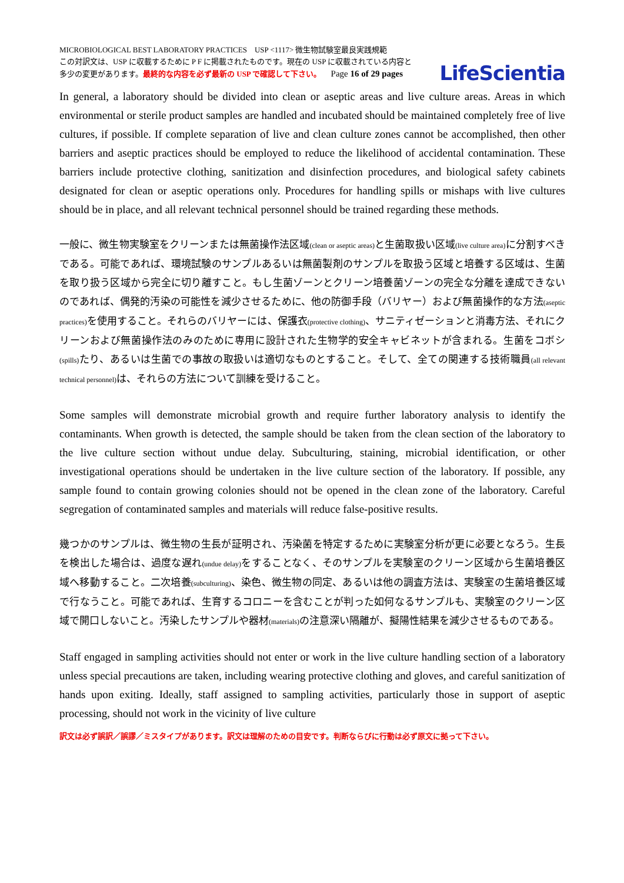MICROBIOLOGICAL BEST LABORATORY PRACTICES USP <1117> 微生物試験室最良実践規範
この対訳文は、USP に収載するために P F に掲載されたものです。現在の USP に収載されている内容と
多少の変更があります。最終的な内容を必ず最新の USP で確認して下さい。 Page 16 of 29 pages
LifeScientia
In general, a laboratory should be divided into clean or aseptic areas and live culture areas. Areas in which environmental or sterile product samples are handled and incubated should be maintained completely free of live cultures, if possible. If complete separation of live and clean culture zones cannot be accomplished, then other barriers and aseptic practices should be employed to reduce the likelihood of accidental contamination. These barriers include protective clothing, sanitization and disinfection procedures, and biological safety cabinets designated for clean or aseptic operations only. Procedures for handling spills or mishaps with live cultures should be in place, and all relevant technical personnel should be trained regarding these methods.
一般に、微生物実験室をクリーンまたは無菌操作法区域(clean or aseptic areas) と生菌取扱い区域(live culture area) に分割すべきである。可能であれば、環境試験のサンプルあるいは無菌製剤のサンプルを取扱う区域と培養する区域は、生菌を取り扱う区域から完全に切り離すこと。もし生菌ゾーンとクリーン培養菌ゾーンの完全な分離を達成できないのであれば、偶発的汚染の可能性を減少させるために、他の防御手段（バリヤー）および無菌操作的な方法(aseptic practices) を使用すること。それらのバリヤーには、保護衣(protective clothing)、サニティゼーションと消毒方法、それにクリーンおよび無菌操作法のみのために専用に設計された生物学的安全キャビネットが含まれる。生菌をコボシ(spills) たり、あるいは生菌での事故の取扱いは適切なものとすること。そして、全ての関連する技術職員(all relevant technical personnel) は、それらの方法について訓練を受けること。
Some samples will demonstrate microbial growth and require further laboratory analysis to identify the contaminants. When growth is detected, the sample should be taken from the clean section of the laboratory to the live culture section without undue delay. Subculturing, staining, microbial identification, or other investigational operations should be undertaken in the live culture section of the laboratory. If possible, any sample found to contain growing colonies should not be opened in the clean zone of the laboratory. Careful segregation of contaminated samples and materials will reduce false-positive results.
幾つかのサンプルは、微生物の生長が証明され、汚染菌を特定するために実験室分析が更に必要となろう。生長を検出した場合は、過度な遅れ(undue delay) をすることなく、そのサンプルを実験室のクリーン区域から生菌培養区域へ移動すること。二次培養(subculturing)、染色、微生物の同定、あるいは他の調査方法は、実験室の生菌培養区域で行なうこと。可能であれば、生育するコロニーを含むことが判った如何なるサンプルも、実験室のクリーン区域で開口しないこと。汚染したサンプルや器材(materials) の注意深い隔離が、擬陽性結果を減少させるものである。
Staff engaged in sampling activities should not enter or work in the live culture handling section of a laboratory unless special precautions are taken, including wearing protective clothing and gloves, and careful sanitization of hands upon exiting. Ideally, staff assigned to sampling activities, particularly those in support of aseptic processing, should not work in the vicinity of live culture
訳文は必ず誤訳／誤謬／ミスタイプがあります。訳文は理解のための目安です。判断ならびに行動は必ず原文に拠って下さい。